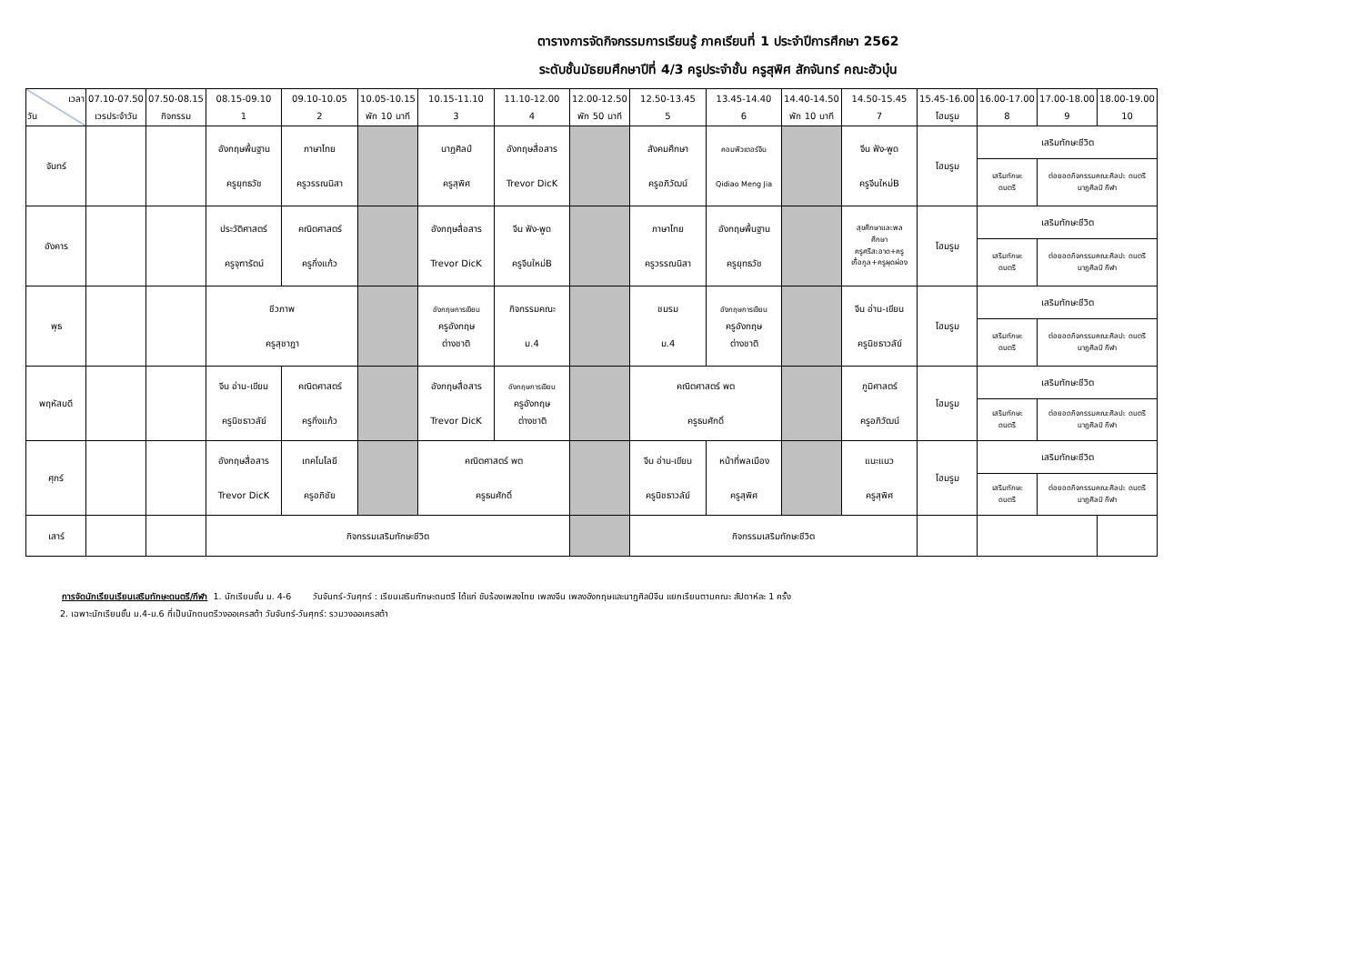ตารางการจัดกิจกรรมการเรียนรู้ ภาคเรียนที่ 1 ประจำปีการศึกษา 2562
ระดับชั้นมัธยมศึกษาปีที่ 4/3 ครูประจำชั้น ครูสุพิศ สักจันทร์ คณะฮัวบุ๋น
| เวลา วัน | 07.10-07.50 เวรประจำวัน | 07.50-08.15 กิจกรรม | 08.15-09.10 1 | 09.10-10.05 2 | 10.05-10.15 พัก 10 นาที | 10.15-11.10 3 | 11.10-12.00 4 | 12.00-12.50 พัก 50 นาที | 12.50-13.45 5 | 13.45-14.40 6 | 14.40-14.50 พัก 10 นาที | 14.50-15.45 7 | 15.45-16.00 โฮมรูม | 16.00-17.00 8 | 17.00-18.00 9 | 18.00-19.00 10 |
| --- | --- | --- | --- | --- | --- | --- | --- | --- | --- | --- | --- | --- | --- | --- | --- | --- |
| จันทร์ | | | อังกฤษพื้นฐาน ครูยุทธวัช | ภาษาไทย ครูวรรณนิสา | | นาฏศิลป์ ครูสุพิศ | อังกฤษสื่อสาร Trevor DicK | | สังคมศึกษา ครูอภิวัฒน์ | คอมพิวเตอร์จีน Qidiao Meng Jia | | จีน ฟัง-พูด ครูจีนใหม่B | โฮมรูม | เสริมทักษะชีวิต | | |
| | | | | | | | | | | | | | | เสริมทักษะ ดนตรี | ต่อยอดกิจกรรมคณะศิลปะ ดนตรี นาฏศิลป์ กีฬา | |
| อังคาร | | | ประวัติศาสตร์ ครูจุฑารัตน์ | คณิตศาสตร์ ครูกิ่งแก้ว | | อังกฤษสื่อสาร Trevor DicK | จีน ฟัง-พูด ครูจีนใหม่B | | ภาษาไทย ครูวรรณนิสา | อังกฤษพื้นฐาน ครูยุทธวัช | | สุขศึกษาและพล ศึกษา ครูศรีสะอาด+ครู เกื้อกูล+ครูผุดผ่อง | โฮมรูม | เสริมทักษะชีวิต | | |
| | | | | | | | | | | | | | | เสริมทักษะ ดนตรี | ต่อยอดกิจกรรมคณะศิลปะ ดนตรี นาฏศิลป์ กีฬา | |
| พุธ | | | ชีวภาพ ครูสุชาฎา | | | อังกฤษการเขียน ครูอังกฤษ ต่างชาติ | กิจกรรมคณะ ม.4 | | ชมรม ม.4 | อังกฤษการเขียน ครูอังกฤษ ต่างชาติ | | จีน อ่าน-เขียน ครูนิชธาวลัย์ | โฮมรูม | เสริมทักษะชีวิต | | |
| | | | | | | | | | | | | | | เสริมทักษะ ดนตรี | ต่อยอดกิจกรรมคณะศิลปะ ดนตรี นาฏศิลป์ กีฬา | |
| พฤหัสบดี | | | จีน อ่าน-เขียน ครูนิชธาวลัย์ | คณิตศาสตร์ ครูกิ่งแก้ว | | อังกฤษสื่อสาร Trevor DicK | อังกฤษการเขียน ครูอังกฤษ ต่างชาติ | | คณิตศาสตร์ พต ครูธนศักดิ์ | | | ภูมิศาสตร์ ครูอภิวัฒน์ | โฮมรูม | เสริมทักษะชีวิต | | |
| | | | | | | | | | | | | | | เสริมทักษะ ดนตรี | ต่อยอดกิจกรรมคณะศิลปะ ดนตรี นาฏศิลป์ กีฬา | |
| ศุกร์ | | | อังกฤษสื่อสาร Trevor DicK | เทคโนโลยี ครูอภิชัย | | คณิตศาสตร์ พต ครูธนศักดิ์ | | | จีน อ่าน-เขียน ครูนิชธาวลัย์ | หน้าที่พลเมือง ครูสุพิศ | | แนะแนว ครูสุพิศ | โฮมรูม | เสริมทักษะชีวิต | | |
| | | | | | | | | | | | | | | เสริมทักษะ ดนตรี | ต่อยอดกิจกรรมคณะศิลปะ ดนตรี นาฏศิลป์ กีฬา | |
| เสาร์ | | | กิจกรรมเสริมทักษะชีวิต | | | | | | กิจกรรมเสริมทักษะชีวิต | | | | | | | |
การจัดนักเรียนเรียนเสริมทักษะดนตรี/กีฬา 1. นักเรียนชั้น ม. 4-6 วันจันทร์-วันศุกร์ : เรียนเสริมทักษะดนตรี ได้แก่ ขับร้องเพลงไทย เพลงจีน เพลงอังกฤษและนาฏศิลป์จีน แยกเรียนตามคณะ สัปดาห์ละ 1 ครั้ง
2. เฉพาะนักเรียนชั้น ม.4-ม.6 ที่เป็นนักดนตรีวงออเครสต้า วันจันทร์-วันศุกร์: รวมวงออเครสต้า